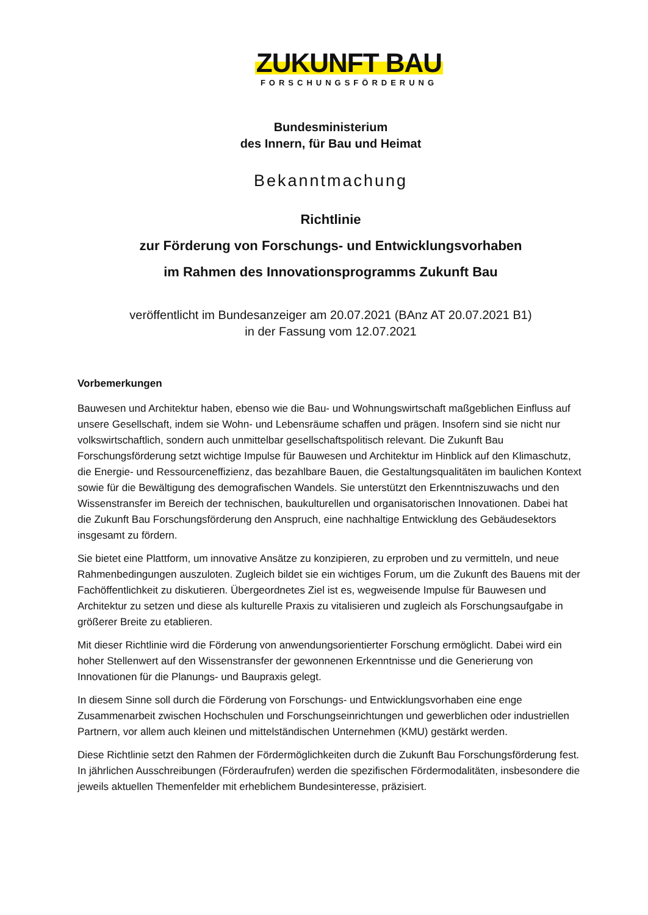ZUKUNFT BAU
FORSCHUNGSFÖRDERUNG
Bundesministerium
des Innern, für Bau und Heimat
Bekanntmachung
Richtlinie
zur Förderung von Forschungs- und Entwicklungsvorhaben
im Rahmen des Innovationsprogramms Zukunft Bau
veröffentlicht im Bundesanzeiger am 20.07.2021 (BAnz AT 20.07.2021 B1)
in der Fassung vom 12.07.2021
Vorbemerkungen
Bauwesen und Architektur haben, ebenso wie die Bau- und Wohnungswirtschaft maßgeblichen Einfluss auf unsere Gesellschaft, indem sie Wohn- und Lebensräume schaffen und prägen. Insofern sind sie nicht nur volkswirtschaftlich, sondern auch unmittelbar gesellschaftspolitisch relevant. Die Zukunft Bau Forschungsförderung setzt wichtige Impulse für Bauwesen und Architektur im Hinblick auf den Klimaschutz, die Energie- und Ressourceneffizienz, das bezahlbare Bauen, die Gestaltungsqualitäten im baulichen Kontext sowie für die Bewältigung des demografischen Wandels. Sie unterstützt den Erkenntniszuwachs und den Wissenstransfer im Bereich der technischen, baukulturellen und organisatorischen Innovationen. Dabei hat die Zukunft Bau Forschungsförderung den Anspruch, eine nachhaltige Entwicklung des Gebäudesektors insgesamt zu fördern.
Sie bietet eine Plattform, um innovative Ansätze zu konzipieren, zu erproben und zu vermitteln, und neue Rahmenbedingungen auszuloten. Zugleich bildet sie ein wichtiges Forum, um die Zukunft des Bauens mit der Fachöffentlichkeit zu diskutieren. Übergeordnetes Ziel ist es, wegweisende Impulse für Bauwesen und Architektur zu setzen und diese als kulturelle Praxis zu vitalisieren und zugleich als Forschungsaufgabe in größerer Breite zu etablieren.
Mit dieser Richtlinie wird die Förderung von anwendungsorientierter Forschung ermöglicht. Dabei wird ein hoher Stellenwert auf den Wissenstransfer der gewonnenen Erkenntnisse und die Generierung von Innovationen für die Planungs- und Baupraxis gelegt.
In diesem Sinne soll durch die Förderung von Forschungs- und Entwicklungsvorhaben eine enge Zusammenarbeit zwischen Hochschulen und Forschungseinrichtungen und gewerblichen oder industriellen Partnern, vor allem auch kleinen und mittelständischen Unternehmen (KMU) gestärkt werden.
Diese Richtlinie setzt den Rahmen der Fördermöglichkeiten durch die Zukunft Bau Forschungsförderung fest. In jährlichen Ausschreibungen (Förderaufrufen) werden die spezifischen Fördermodalitäten, insbesondere die jeweils aktuellen Themenfelder mit erheblichem Bundesinteresse, präzisiert.